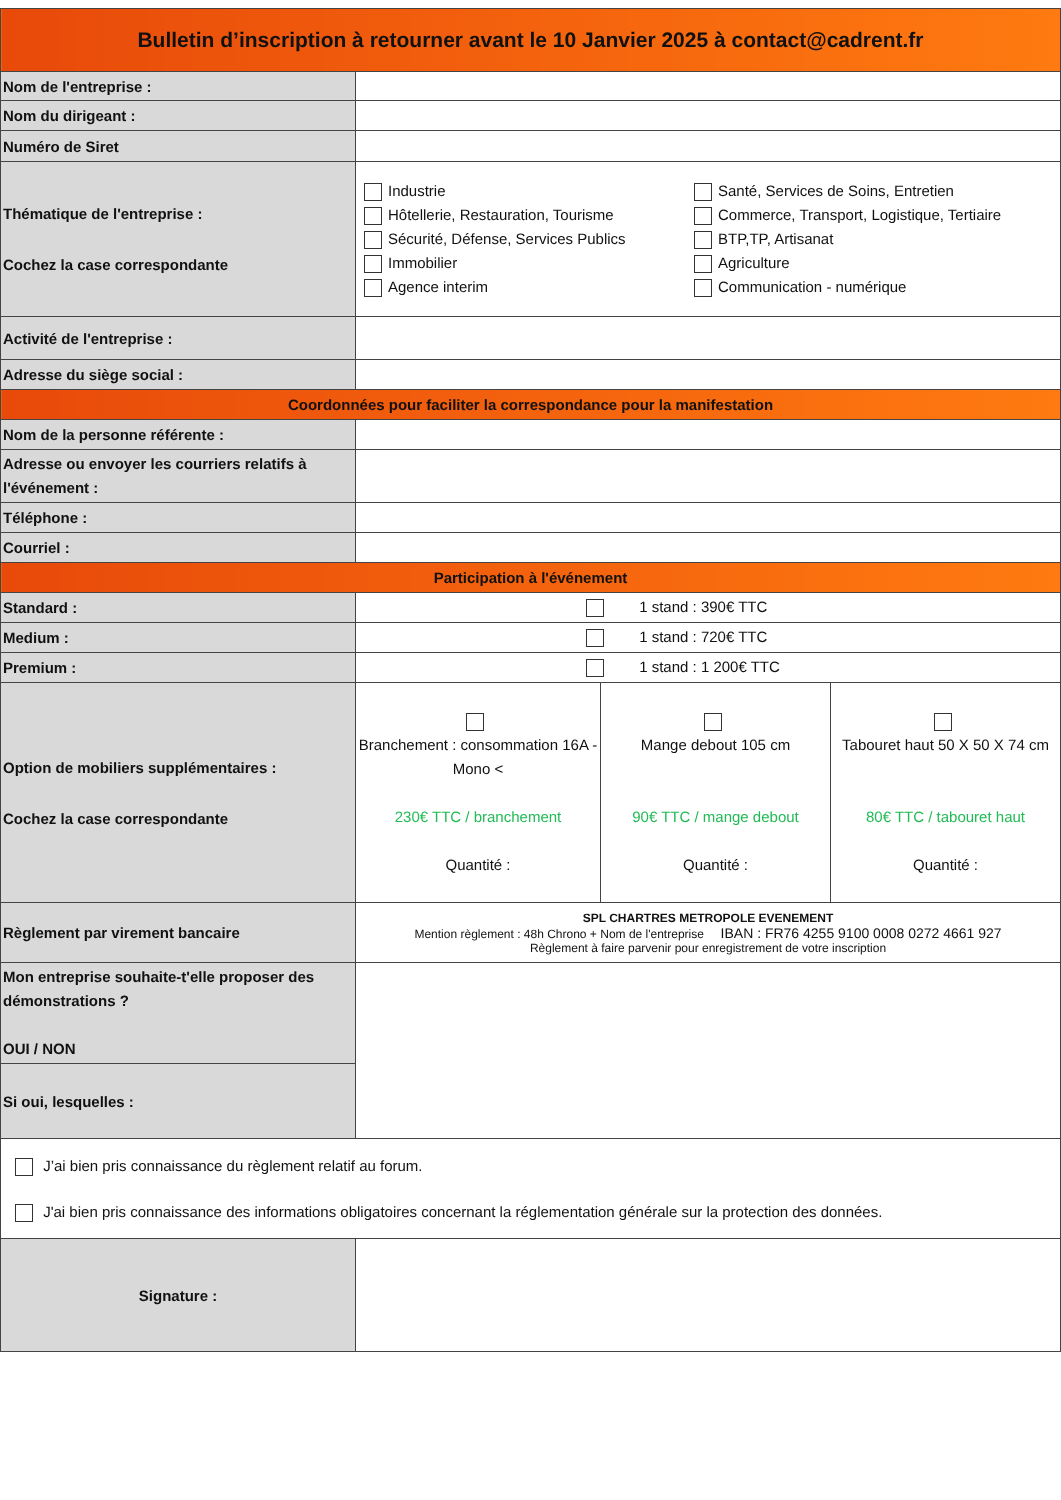| Bulletin d’inscription à retourner avant le 10 Janvier 2025 à contact@cadrent.fr | | | |
| Nom de l'entreprise : | | | |
| Nom du dirigeant : | | | |
| Numéro de Siret | | | |
| Thématique de l'entreprise : Cochez la case correspondante | Industrie Hôtellerie, Restauration, Tourisme Sécurité, Défense, Services Publics Immobilier Agence interim Santé, Services de Soins, Entretien Commerce, Transport, Logistique, Tertiaire BTP,TP, Artisanat Agriculture Communication - numérique | | |
| Activité de l'entreprise : | | | |
| Adresse du siège social : | | | |
| Coordonnées pour faciliter la correspondance pour la manifestation | | | |
| Nom de la personne référente : | | | |
| Adresse ou envoyer les courriers relatifs à l'événement : | | | |
| Téléphone : | | | |
| Courriel : | | | |
| Participation à l'événement | | | |
| Standard : | 1 stand : 390€ TTC | | |
| Medium : | 1 stand : 720€ TTC | | |
| Premium : | 1 stand : 1 200€ TTC | | |
| Option de mobiliers supplémentaires : Cochez la case correspondante | Branchement : consommation 16A - Mono < 230€ TTC / branchement Quantité : | Mange debout 105 cm 90€ TTC / mange debout Quantité : | Tabouret haut 50 X 50 X 74 cm 80€ TTC / tabouret haut Quantité : |
| Règlement par virement bancaire | SPL CHARTRES METROPOLE EVENEMENT Mention règlement : 48h Chrono + Nom de l'entreprise IBAN : FR76 4255 9100 0008 0272 4661 927 Règlement à faire parvenir pour enregistrement de votre inscription | | |
| Mon entreprise souhaite-t'elle proposer des démonstrations ? OUI / NON | | | |
| Si oui, lesquelles : | | | |
| J’ai bien pris connaissance du règlement relatif au forum. J'ai bien pris connaissance des informations obligatoires concernant la réglementation générale sur la protection des données. | | | |
| Signature : | | | |